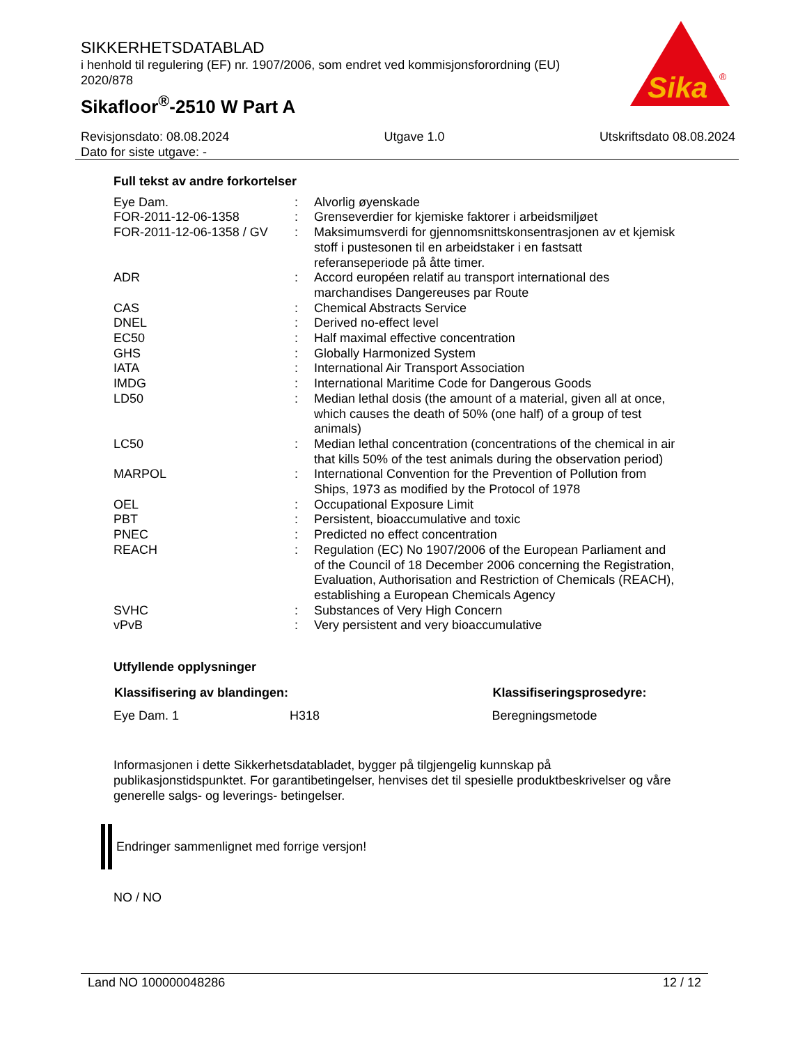SIKKERHETSDATABLAD
i henhold til regulering (EF) nr. 1907/2006, som endret ved kommisjonsforordning (EU) 2020/878
Sikafloor<sup>®</sup>-2510 W Part A
Sika
®
Revisjonsdato: 08.08.2024 Utgave 1.0 Utskriftsdato 08.08.2024
Dato for siste utgave: -
Full tekst av andre forkortelser
| Eye Dam. | : | Alvorlig øyenskade |
| FOR-2011-12-06-1358 | : | Grenseverdier for kjemiske faktorer i arbeidsmiljøet |
| FOR-2011-12-06-1358 / GV | : | Maksimumsverdi for gjennomsnittskonsentrasjonen av et kjemisk stoff i pustesonen til en arbeidstaker i en fastsatt referanseperiode på åtte timer. |
| ADR | : | Accord européen relatif au transport international des marchandises Dangereuses par Route |
| CAS | : | Chemical Abstracts Service |
| DNEL | : | Derived no-effect level |
| EC50 | : | Half maximal effective concentration |
| GHS | : | Globally Harmonized System |
| IATA | : | International Air Transport Association |
| IMDG | : | International Maritime Code for Dangerous Goods |
| LD50 | : | Median lethal dosis (the amount of a material, given all at once, which causes the death of 50% (one half) of a group of test animals) |
| LC50 | : | Median lethal concentration (concentrations of the chemical in air that kills 50% of the test animals during the observation period) |
| MARPOL | : | International Convention for the Prevention of Pollution from Ships, 1973 as modified by the Protocol of 1978 |
| OEL | : | Occupational Exposure Limit |
| PBT | : | Persistent, bioaccumulative and toxic |
| PNEC | : | Predicted no effect concentration |
| REACH | : | Regulation (EC) No 1907/2006 of the European Parliament and of the Council of 18 December 2006 concerning the Registration, Evaluation, Authorisation and Restriction of Chemicals (REACH), establishing a European Chemicals Agency |
| SVHC | : | Substances of Very High Concern |
| vPvB | : | Very persistent and very bioaccumulative |
Utfyllende opplysninger
| Klassifisering av blandingen: | | Klassifiseringsprosedyre: |
| --- | --- | --- |
| Eye Dam. 1 | H318 | Beregningsmetode |
Informasjonen i dette Sikkerhetsdatabladet, bygger på tilgjengelig kunnskap på publikasjonstidspunktet. For garantibetingelser, henvises det til spesielle produktbeskrivelser og våre generelle salgs- og leverings- betingelser.
Endringer sammenlignet med forrige versjon!
NO / NO
Land NO 100000048286 12 / 12